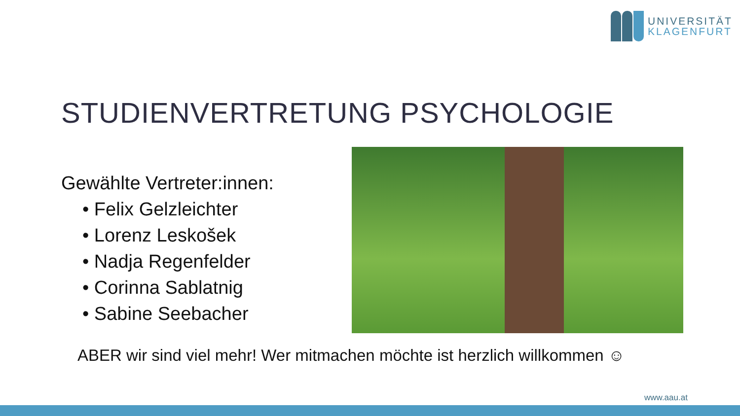UNIVERSITÄT
KLAGENFURT
STUDIENVERTRETUNG PSYCHOLOGIE
Gewählte Vertreter:innen:
• Felix Gelzleichter
• Lorenz Leskošek
• Nadja Regenfelder
• Corinna Sablatnig
• Sabine Seebacher
ABER wir sind viel mehr! Wer mitmachen möchte ist herzlich willkommen ☺
www.aau.at